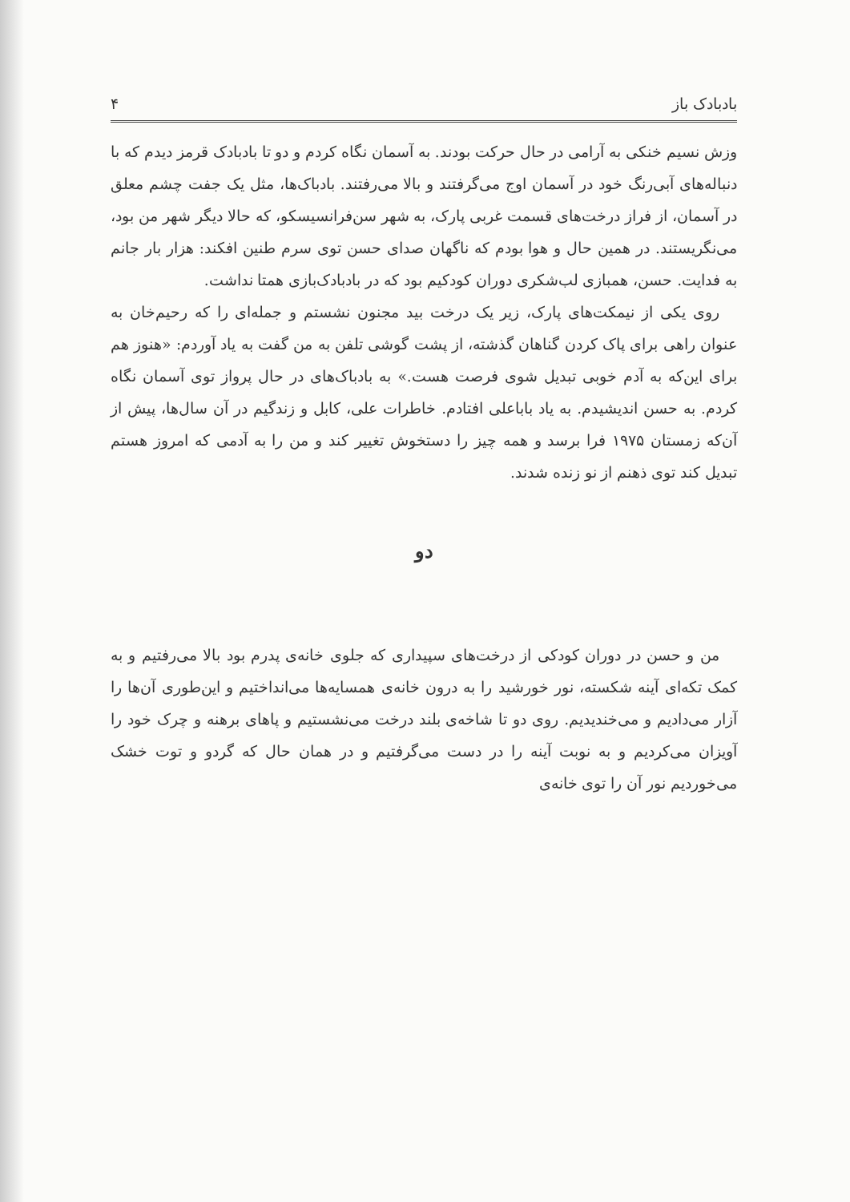بادبادک باز ۴
وزش نسیم خنکی به آرامی در حال حرکت بودند. به آسمان نگاه کردم و دو تا بادبادک قرمز دیدم که با دنباله‌های آبی‌رنگ خود در آسمان اوج می‌گرفتند و بالا می‌رفتند. بادباک‌ها، مثل یک جفت چشم معلق در آسمان، از فراز درخت‌های قسمت غربی پارک، به شهر سن‌فرانسیسکو، که حالا دیگر شهر من بود، می‌نگریستند. در همین حال و هوا بودم که ناگهان صدای حسن توی سرم طنین افکند: هزار بار جانم به فدایت. حسن، همبازی لب‌شکری دوران کودکیم بود که در بادبادک‌بازی همتا نداشت.
روی یکی از نیمکت‌های پارک، زیر یک درخت بید مجنون نشستم و جمله‌ای را که رحیم‌خان به عنوان راهی برای پاک کردن گناهان گذشته، از پشت گوشی تلفن به من گفت به یاد آوردم: «هنوز هم برای این‌که به آدم خوبی تبدیل شوی فرصت هست.» به بادباک‌های در حال پرواز توی آسمان نگاه کردم. به حسن اندیشیدم. به یاد باباعلی افتادم. خاطرات علی، کابل و زندگیم در آن سال‌ها، پیش از آن‌که زمستان ۱۹۷۵ فرا برسد و همه چیز را دستخوش تغییر کند و من را به آدمی که امروز هستم تبدیل کند توی ذهنم از نو زنده شدند.
دو
من و حسن در دوران کودکی از درخت‌های سپیداری که جلوی خانه‌ی پدرم بود بالا می‌رفتیم و به کمک تکه‌ای آینه شکسته، نور خورشید را به درون خانه‌ی همسایه‌ها می‌انداختیم و این‌طوری آن‌ها را آزار می‌دادیم و می‌خندیدیم. روی دو تا شاخه‌ی بلند درخت می‌نشستیم و پاهای برهنه و چرک خود را آویزان می‌کردیم و به نوبت آینه را در دست می‌گرفتیم و در همان حال که گردو و توت خشک می‌خوردیم نور آن را توی خانه‌ی